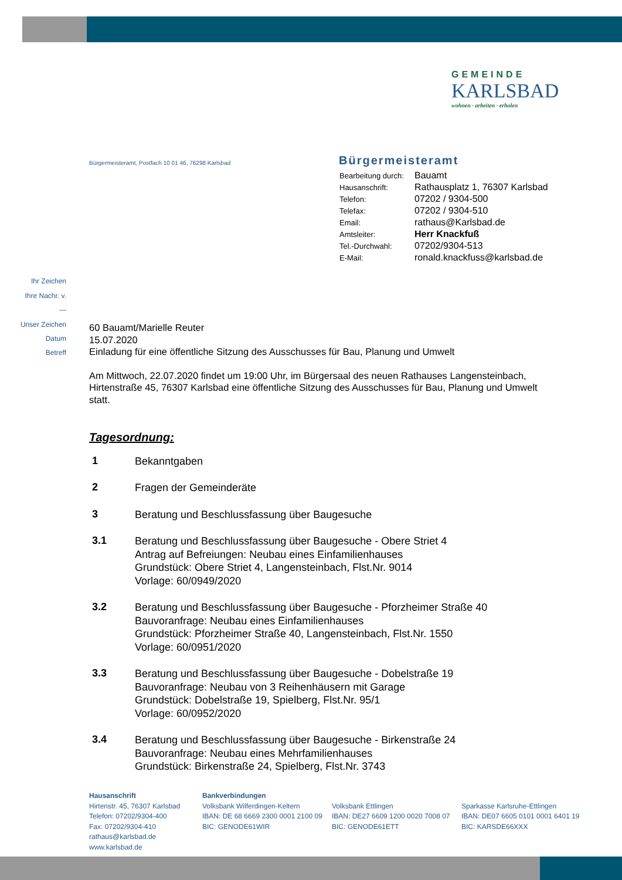GEMEINDE
KARLSBAD
wohnen · arbeiten · erholen
Bürgermeisteramt, Postfach 10 01 46, 76298 Karlsbad
Bürgermeisteramt
| Bearbeitung durch: | Bauamt |
| Hausanschrift: | Rathausplatz 1, 76307 Karlsbad |
| Telefon: | 07202 / 9304-500 |
| Telefax: | 07202 / 9304-510 |
| Email: | rathaus@Karlsbad.de |
| Amtsleiter: | Herr Knackfuß |
| Tel.-Durchwahl: | 07202/9304-513 |
| E-Mail: | ronald.knackfuss@karlsbad.de |
Ihr Zeichen
Ihre Nachr. v.
—
Unser Zeichen
Datum
Betreff
60 Bauamt/Marielle Reuter
15.07.2020
Einladung für eine öffentliche Sitzung des Ausschusses für Bau, Planung und Umwelt
Am Mittwoch, 22.07.2020 findet um 19:00 Uhr, im Bürgersaal des neuen Rathauses Langensteinbach, Hirtenstraße 45, 76307 Karlsbad eine öffentliche Sitzung des Ausschusses für Bau, Planung und Umwelt statt.
Tagesordnung:
| 1 | Bekanntgaben |
| 2 | Fragen der Gemeinderäte |
| 3 | Beratung und Beschlussfassung über Baugesuche |
| 3.1 | Beratung und Beschlussfassung über Baugesuche - Obere Striet 4 Antrag auf Befreiungen: Neubau eines Einfamilienhauses Grundstück: Obere Striet 4, Langensteinbach, Flst.Nr. 9014 Vorlage: 60/0949/2020 |
| 3.2 | Beratung und Beschlussfassung über Baugesuche - Pforzheimer Straße 40 Bauvoranfrage: Neubau eines Einfamilienhauses Grundstück: Pforzheimer Straße 40, Langensteinbach, Flst.Nr. 1550 Vorlage: 60/0951/2020 |
| 3.3 | Beratung und Beschlussfassung über Baugesuche - Dobelstraße 19 Bauvoranfrage: Neubau von 3 Reihenhäusern mit Garage Grundstück: Dobelstraße 19, Spielberg, Flst.Nr. 95/1 Vorlage: 60/0952/2020 |
| 3.4 | Beratung und Beschlussfassung über Baugesuche - Birkenstraße 24 Bauvoranfrage: Neubau eines Mehrfamilienhauses Grundstück: Birkenstraße 24, Spielberg, Flst.Nr. 3743 |
Hausanschrift
Hirtenstr. 45, 76307 Karlsbad
Telefon: 07202/9304-400
Fax: 07202/9304-410
rathaus@karlsbad.de
www.karlsbad.de
Bankverbindungen
Volksbank Wilferdingen-Keltern
IBAN: DE 68 6669 2300 0001 2100 09
BIC: GENODE61WIR
Volksbank Ettlingen
IBAN: DE27 6609 1200 0020 7008 07
BIC: GENODE61ETT
Sparkasse Karlsruhe-Ettlingen
IBAN: DE07 6605 0101 0001 6401 19
BIC: KARSDE66XXX